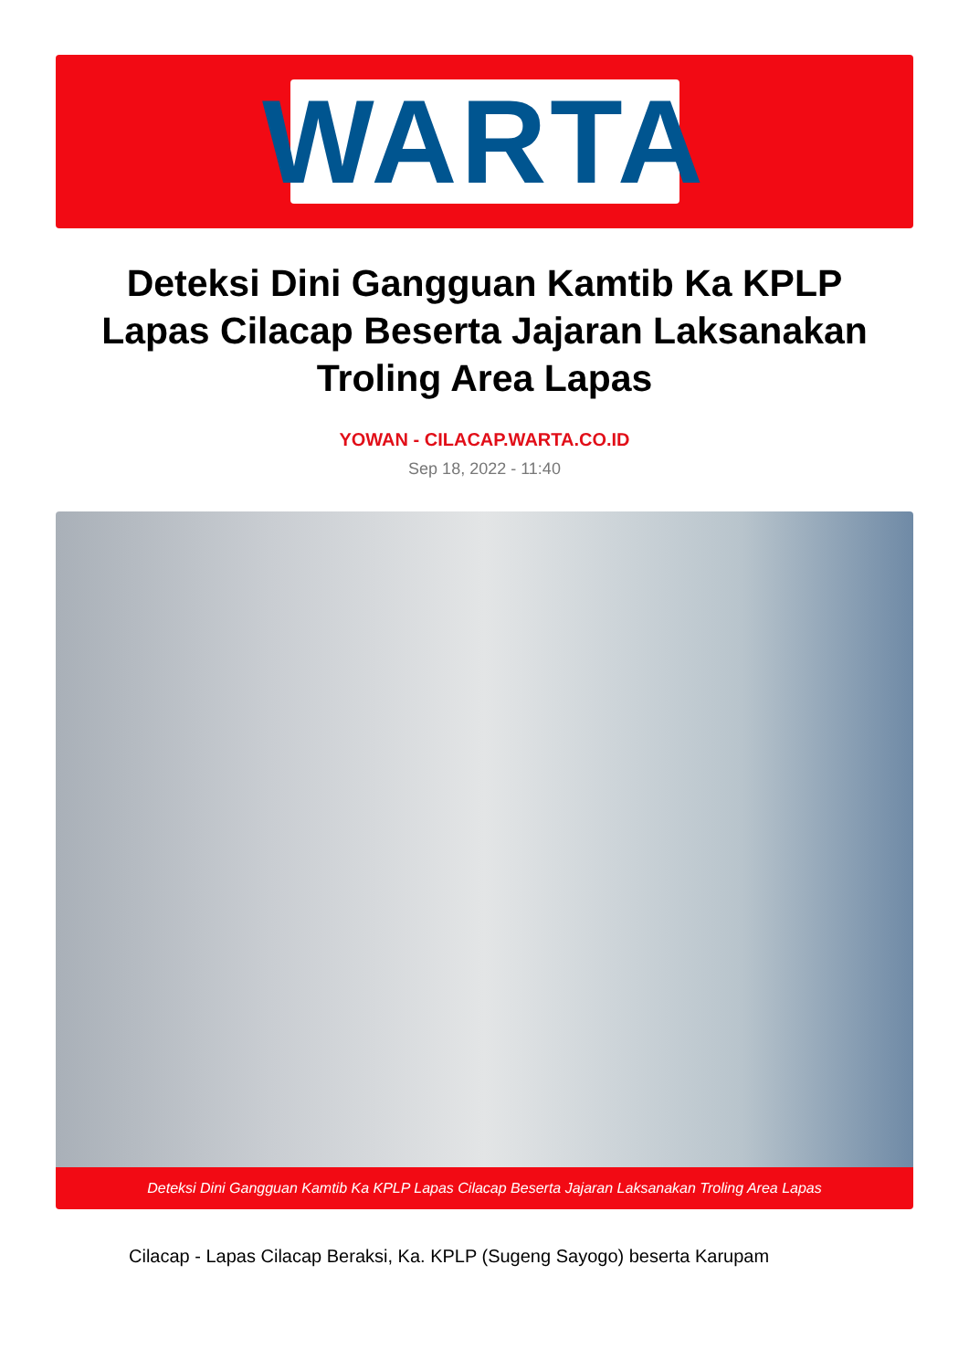WARTA
Deteksi Dini Gangguan Kamtib Ka KPLP Lapas Cilacap Beserta Jajaran Laksanakan Troling Area Lapas
YOWAN - CILACAP.WARTA.CO.ID
Sep 18, 2022 - 11:40
Deteksi Dini Gangguan Kamtib Ka KPLP Lapas Cilacap Beserta Jajaran Laksanakan Troling Area Lapas
Cilacap - Lapas Cilacap Beraksi, Ka. KPLP (Sugeng Sayogo) beserta Karupam